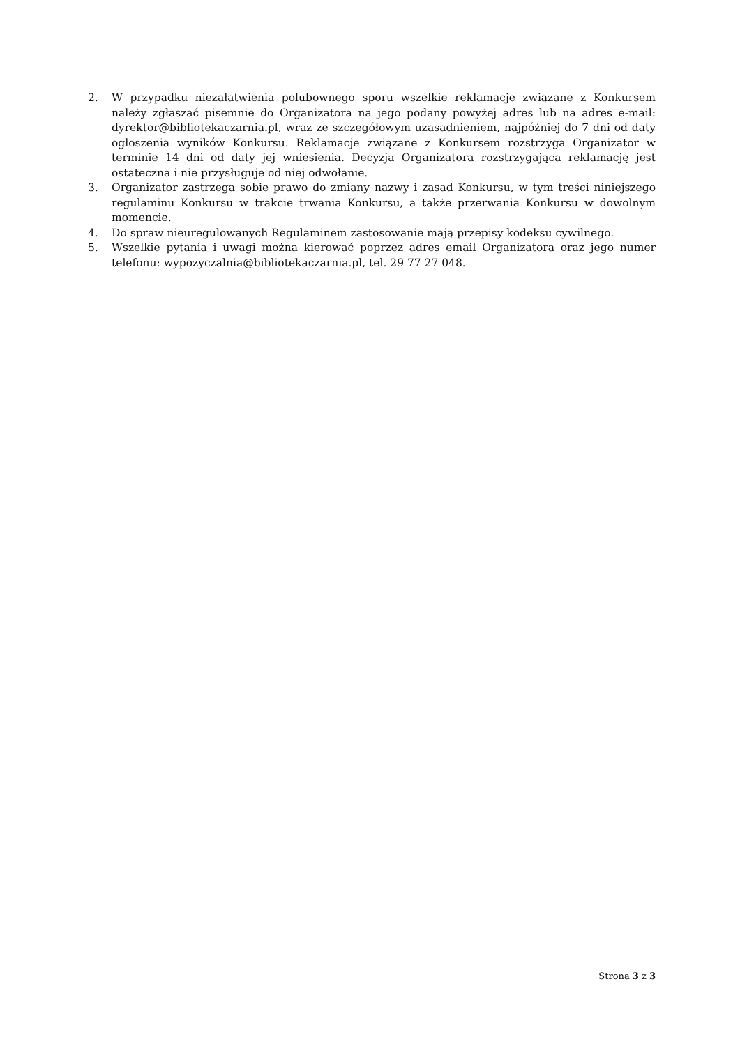2. W przypadku niezałatwienia polubownego sporu wszelkie reklamacje związane z Konkursem należy zgłaszać pisemnie do Organizatora na jego podany powyżej adres lub na adres e-mail: dyrektor@bibliotekaczarnia.pl, wraz ze szczegółowym uzasadnieniem, najpóźniej do 7 dni od daty ogłoszenia wyników Konkursu. Reklamacje związane z Konkursem rozstrzyga Organizator w terminie 14 dni od daty jej wniesienia. Decyzja Organizatora rozstrzygająca reklamację jest ostateczna i nie przysługuje od niej odwołanie.
3. Organizator zastrzega sobie prawo do zmiany nazwy i zasad Konkursu, w tym treści niniejszego regulaminu Konkursu w trakcie trwania Konkursu, a także przerwania Konkursu w dowolnym momencie.
4. Do spraw nieuregulowanych Regulaminem zastosowanie mają przepisy kodeksu cywilnego.
5. Wszelkie pytania i uwagi można kierować poprzez adres email Organizatora oraz jego numer telefonu: wypozyczalnia@bibliotekaczarnia.pl, tel. 29 77 27 048.
Strona 3 z 3